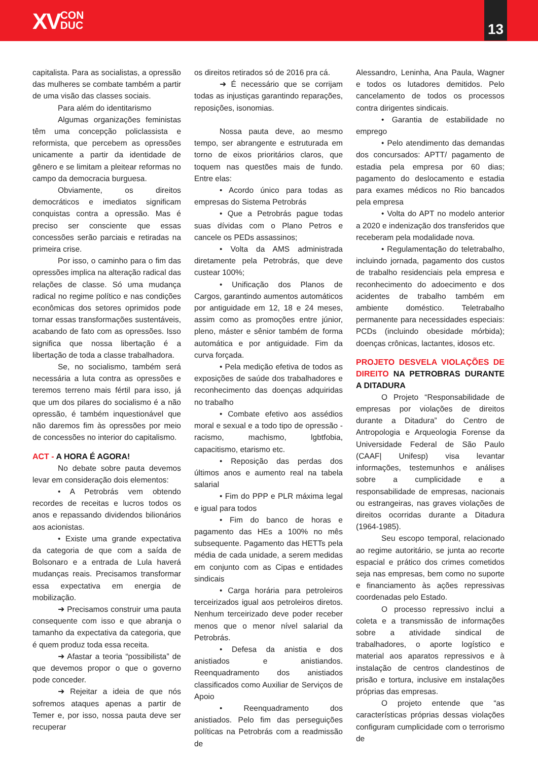XVCON
DUC
13
capitalista. Para as socialistas, a opressão das mulheres se combate também a partir de uma visão das classes sociais.
Para além do identitarismo
Algumas organizações feministas têm uma concepção policlassista e reformista, que percebem as opressões unicamente a partir da identidade de gênero e se limitam a pleitear reformas no campo da democracia burguesa.
Obviamente, os direitos democráticos e imediatos significam conquistas contra a opressão. Mas é preciso ser consciente que essas concessões serão parciais e retiradas na primeira crise.
Por isso, o caminho para o fim das opressões implica na alteração radical das relações de classe. Só uma mudança radical no regime político e nas condições econômicas dos setores oprimidos pode tornar essas transformações sustentáveis, acabando de fato com as opressões. Isso significa que nossa libertação é a libertação de toda a classe trabalhadora.
Se, no socialismo, também será necessária a luta contra as opressões e teremos terreno mais fértil para isso, já que um dos pilares do socialismo é a não opressão, é também inquestionável que não daremos fim às opressões por meio de concessões no interior do capitalismo.
ACT - A HORA É AGORA!
No debate sobre pauta devemos levar em consideração dois elementos:
• A Petrobrás vem obtendo recordes de receitas e lucros todos os anos e repassando dividendos bilionários aos acionistas.
• Existe uma grande expectativa da categoria de que com a saída de Bolsonaro e a entrada de Lula haverá mudanças reais. Precisamos transformar essa expectativa em energia de mobilização.
➜ Precisamos construir uma pauta consequente com isso e que abranja o tamanho da expectativa da categoria, que é quem produz toda essa receita.
➜ Afastar a teoria “possibilista” de que devemos propor o que o governo pode conceder.
➜ Rejeitar a ideia de que nós sofremos ataques apenas a partir de Temer e, por isso, nossa pauta deve ser recuperar
os direitos retirados só de 2016 pra cá.
➜ É necessário que se corrijam todas as injustiças garantindo reparações, reposições, isonomias.
Nossa pauta deve, ao mesmo tempo, ser abrangente e estruturada em torno de eixos prioritários claros, que toquem nas questões mais de fundo. Entre elas:
• Acordo único para todas as empresas do Sistema Petrobrás
• Que a Petrobrás pague todas suas dívidas com o Plano Petros e cancele os PEDs assassinos;
• Volta da AMS administrada diretamente pela Petrobrás, que deve custear 100%;
• Unificação dos Planos de Cargos, garantindo aumentos automáticos por antiguidade em 12, 18 e 24 meses, assim como as promoções entre júnior, pleno, máster e sênior também de forma automática e por antiguidade. Fim da curva forçada.
• Pela medição efetiva de todos as exposições de saúde dos trabalhadores e reconhecimento das doenças adquiridas no trabalho
• Combate efetivo aos assédios moral e sexual e a todo tipo de opressão - racismo, machismo, lgbtfobia, capacitismo, etarismo etc.
• Reposição das perdas dos últimos anos e aumento real na tabela salarial
• Fim do PPP e PLR máxima legal e igual para todos
• Fim do banco de horas e pagamento das HEs a 100% no mês subsequente. Pagamento das HETTs pela média de cada unidade, a serem medidas em conjunto com as Cipas e entidades sindicais
• Carga horária para petroleiros terceirizados igual aos petroleiros diretos. Nenhum terceirizado deve poder receber menos que o menor nível salarial da Petrobrás.
• Defesa da anistia e dos anistiados e anistiandos. Reenquadramento dos anistiados classificados como Auxiliar de Serviços de Apoio
• Reenquadramento dos anistiados. Pelo fim das perseguições políticas na Petrobrás com a readmissão de
Alessandro, Leninha, Ana Paula, Wagner e todos os lutadores demitidos. Pelo cancelamento de todos os processos contra dirigentes sindicais.
• Garantia de estabilidade no emprego
• Pelo atendimento das demandas dos concursados: APTT/ pagamento de estadia pela empresa por 60 dias; pagamento do deslocamento e estadia para exames médicos no Rio bancados pela empresa
• Volta do APT no modelo anterior a 2020 e indenização dos transferidos que receberam pela modalidade nova.
• Regulamentação do teletrabalho, incluindo jornada, pagamento dos custos de trabalho residenciais pela empresa e reconhecimento do adoecimento e dos acidentes de trabalho também em ambiente doméstico. Teletrabalho permanente para necessidades especiais: PCDs (incluindo obesidade mórbida); doenças crônicas, lactantes, idosos etc.
PROJETO DESVELA VIOLAÇÕES DE DIREITO NA PETROBRAS DURANTE A DITADURA
O Projeto “Responsabilidade de empresas por violações de direitos durante a Ditadura” do Centro de Antropologia e Arqueologia Forense da Universidade Federal de São Paulo (CAAF| Unifesp) visa levantar informações, testemunhos e análises sobre a cumplicidade e a responsabilidade de empresas, nacionais ou estrangeiras, nas graves violações de direitos ocorridas durante a Ditadura (1964-1985).
Seu escopo temporal, relacionado ao regime autoritário, se junta ao recorte espacial e prático dos crimes cometidos seja nas empresas, bem como no suporte e financiamento às ações repressivas coordenadas pelo Estado.
O processo repressivo inclui a coleta e a transmissão de informações sobre a atividade sindical de trabalhadores, o aporte logístico e material aos aparatos repressivos e à instalação de centros clandestinos de prisão e tortura, inclusive em instalações próprias das empresas.
O projeto entende que “as características próprias dessas violações configuram cumplicidade com o terrorismo de